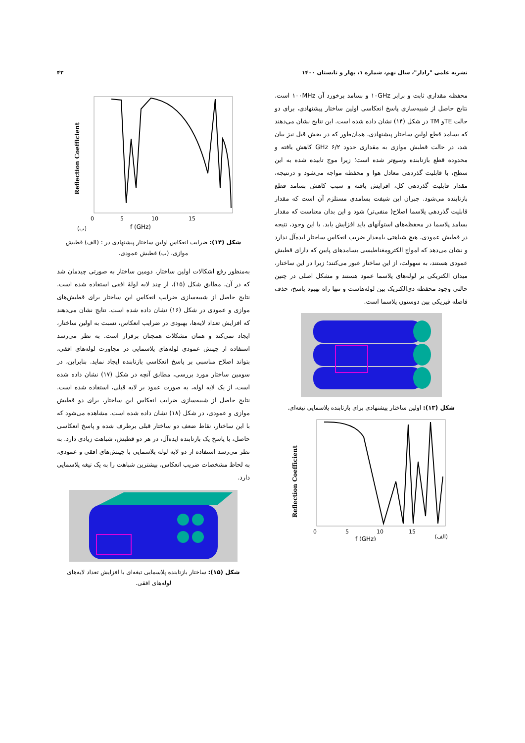نشریه علمی "رادار"، سال نهم، شماره ۱، بهار و تابستان ۱۴۰۰ ۴۲
محفظه مقداری ثابت و برابر ۱۰GHz و بسامد برخورد آن ۱۰۰MHz است. نتایج حاصل از شبیه‌سازی پاسخ انعکاسی اولین ساختار پیشنهادی، برای دو حالت TEو TM در شکل (۱۴) نشان داده شده است. این نتایج نشان می‌دهند که بسامد قطع اولین ساختار پیشنهادی، همان‌طور که در بخش قبل نیز بیان شد، در حالت قطبش موازی به مقداری حدود ۶/۲ GHz کاهش یافته و محدوده قطع بازتابنده وسیع‌تر شده است؛ زیرا موج تابیده شده به این سطح، با قابلیت گذردهی معادل هوا و محفظه مواجه می‌شود و درنتیجه، مقدار قابلیت گذردهی کل، افزایش یافته و سبب کاهش بسامد قطع بازتابنده می‌شود. جبران این شیفت بسامدی مستلزم آن است که مقدار قابلیت گذردهی پلاسما اصلاح( منفی‌تر) شود و این بدان معناست که مقدار بسامد پلاسما در محفظه‌های استوآنهای باید افزایش یابد. با این وجود، نتیجه در قطبش عمودی، هیچ شباهتی بامقدار ضریب انعکاس ساختار ایده‌آل ندارد و نشان می‌دهد که امواج الکترومغناطیسی بسامدهای پایین که دارای قطبش عمودی هستند، به سهولت، از این ساختار عبور می‌کنند؛ زیرا در این ساختار، میدان الکتریکی بر لوله‌های پلاسما عمود هستند و مشکل اصلی در چنین حالتی وجود محفظه دی‌الکتریک بین لوله‌هاست و تنها راه بهبود پاسخ، حذف فاصله فیزیکی بین دوستون پلاسما است.
شکل (۱۳): اولین ساختار پیشنهادی برای بازتابنده پلاسمایی تیغه‌ای.
Reflection Coefficient
0
5
10
15
f (GHz)
(الف)
Reflection Coefficient
0
5
10
15
f (GHz)
(ب)
شکل (۱۴): ضرایب انعکاس اولین ساختار پیشنهادی در : (الف) قطبش موازی، (ب) قطبش عمودی.
به‌منظور رفع اشکالات اولین ساختار، دومین ساختار به صورتی چیدمان شد که در آن، مطابق شکل (۱۵)، از چند لایه لولهٔ افقی استفاده شده است. نتایج حاصل از شبیه‌سازی ضرایب انعکاس این ساختار برای قطبش‌های موازی و عمودی در شکل (۱۶) نشان داده شده است. نتایج نشان می‌دهند که افزایش تعداد لایه‌ها، بهبودی در ضرایب انعکاس، نسبت به اولین ساختار، ایجاد نمی‌کند و همان مشکلات همچنان برقرار است. به نظر می‌رسد استفاده از چینش عمودی لوله‌های پلاسمایی در مجاورت لوله‌های افقی، بتواند اصلاح مناسبی بر پاسخ انعکاسی بازتابنده ایجاد نماید. بنابراین، در سومین ساختار مورد بررسی، مطابق آنچه در شکل (۱۷) نشان داده شده است، از یک لایه لوله، به صورت عمود بر لایه قبلی، استفاده شده است. نتایج حاصل از شبیه‌سازی ضرایب انعکاس این ساختار، برای دو قطبش موازی و عمودی، در شکل (۱۸) نشان داده شده است. مشاهده می‌شود که با این ساختار، نقاط ضعف دو ساختار قبلی برطرف شده و پاسخ انعکاسی حاصل، با پاسخ یک بازتابنده ایده‌آل، در هر دو قطبش، شباهت زیادی دارد. به نظر می‌رسد استفاده از دو لایه لوله پلاسمایی با چینش‌های افقی و عمودی، به لحاظ مشخصات ضریب انعکاس، بیشترین شباهت را به یک تیغه پلاسمایی دارد.
شکل (۱۵): ساختار بازتابنده پلاسمایی تیغه‌ای با افزایش تعداد لایه‌های لوله‌های افقی.